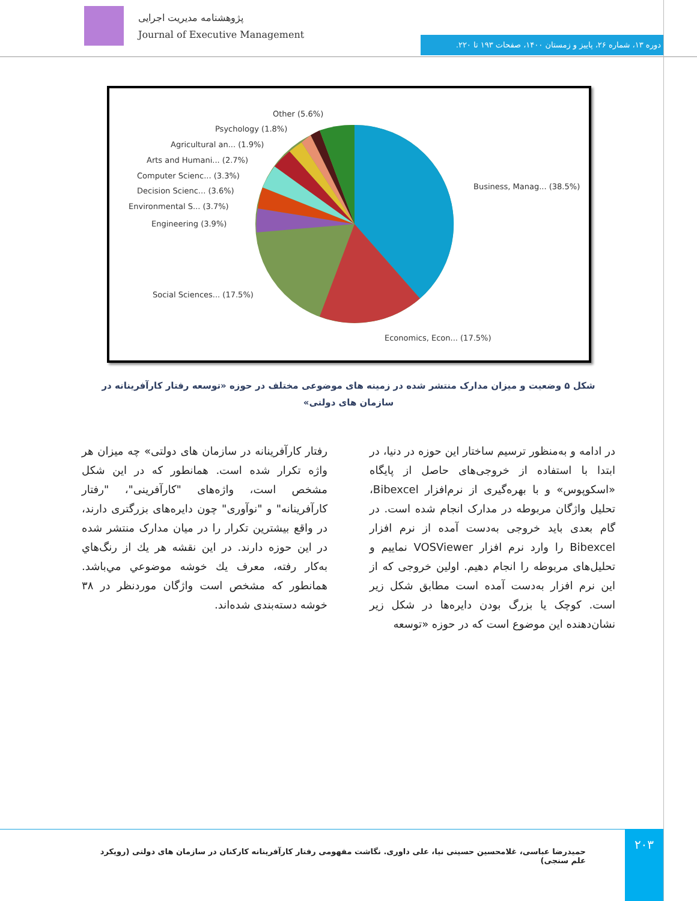پژوهشنامه مدیریت اجرایی
Journal of Executive Management
دوره ۱۳، شماره ۲۶، پاییز و زمستان ۱۴۰۰، صفحات ۱۹۳ تا ۲۲۰.
Other (5.6%)
Psychology (1.8%)
Agricultural an... (1.9%)
Arts and Humani... (2.7%)
Computer Scienc... (3.3%)
Decision Scienc... (3.6%)
Environmental S... (3.7%)
Engineering (3.9%)
Social Sciences... (17.5%)
Business, Manag... (38.5%)
Economics, Econ... (17.5%)
شکل ۵ وضعیت و میزان مدارک منتشر شده در زمینه های موضوعی مختلف در حوزه «توسعه رفتار کارآفرینانه در سازمان های دولتی»
در ادامه و به‌منظور ترسیم ساختار این حوزه در دنیا، در ابتدا با استفاده از خروجی‌های حاصل از پایگاه «اسکوپوس» و با بهره‌گیری از نرم‌افزار Bibexcel، تحلیل واژگان مربوطه در مدارک انجام شده است. در گام بعدی باید خروجی به‌دست آمده از نرم افزار Bibexcel را وارد نرم افزار VOSViewer نماییم و تحلیل‌های مربوطه را انجام دهیم. اولین خروجی که از این نرم افزار به‌دست آمده است مطابق شکل زیر است. کوچک یا بزرگ بودن دایره‌ها در شکل زیر نشان‌دهنده این موضوع است که در حوزه «توسعه
رفتار کارآفرینانه در سازمان های دولتی» چه میزان هر واژه تکرار شده است. همانطور که در این شکل مشخص است، واژه‌های "کارآفرینی"، "رفتار کارآفرینانه" و "نوآوری" چون دایره‌های بزرگتری دارند، در واقع بیشترین تکرار را در میان مدارک منتشر شده در این حوزه دارند. در این نقشه هر يك از رنگ‌هاي به‌كار رفته، معرف يك خوشه موضوعي مي‌باشد. همانطور که مشخص است واژگان موردنظر در ۳۸ خوشه دسته‌بندی شده‌اند.
حمیدرضا عباسی، غلامحسین حسینی نیا، علی داوری. نگاشت مفهومی رفتار کارآفرینانه کارکنان در سازمان های دولتی (رویکرد علم سنجی)
۲۰۳